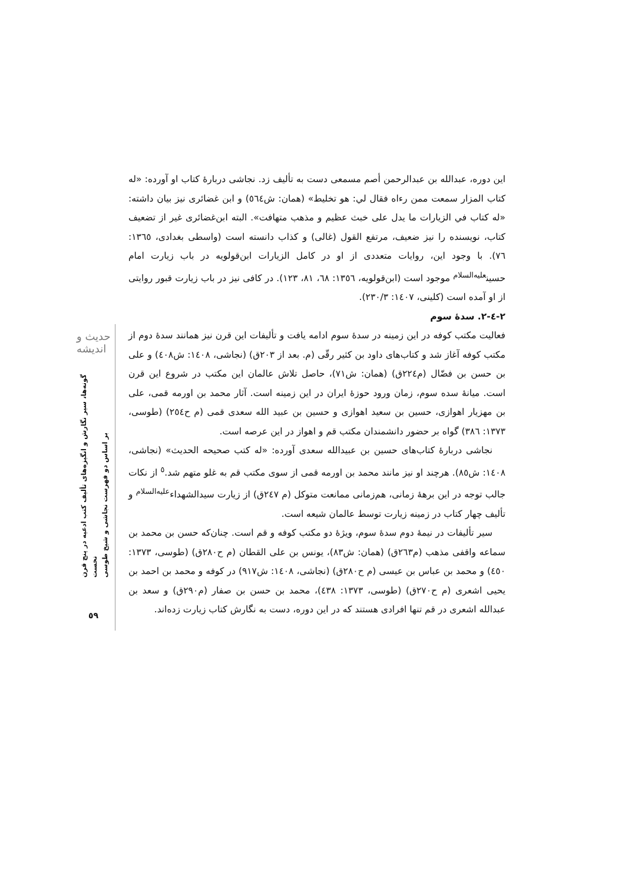این دوره، عبدالله بن عبدالرحمن أصم مسمعی دست به تألیف زد. نجاشی دربارهٔ کتاب او آورده: «له کتاب المزار سمعت ممن رءاه فقال لي: هو تخليط» (همان: ش٥٦٤) و ابن غضائری نیز بیان داشته: «له کتاب في الزيارات ما يدل على خبث عظيم و مذهب متهافت». البته ابن‌غضائری غیر از تضعیف کتاب، نویسنده را نیز ضعیف، مرتفع القول (غالی) و کذاب دانسته است (واسطی بغدادی، ١٣٦٥: ٧٦). با وجود این، روایات متعددی از او در کامل الزیارات ابن‌قولویه در باب زیارت امام حسین<sup>عليه‌السلام</sup> موجود است (ابن‌قولویه، ١٣٥٦: ٦٨، ٨١، ١٢٣). در کافی نیز در باب زیارت قبور روایتی از او آمده است (کلینی، ١٤٠٧: ٢٣٠/٣).
٢-٤-٢. سدهٔ سوم
فعالیت مکتب کوفه در این زمینه در سدهٔ سوم ادامه یافت و تألیفات این قرن نیز همانند سدهٔ دوم از مکتب کوفه آغاز شد و کتاب‌های داود بن کثیر رقّی (م. بعد از ٢٠٣ق) (نجاشی، ١٤٠٨: ش٤٠٨) و علی بن حسن بن فضّال (م٢٢٤ق) (همان: ش٧١)، حاصل تلاش عالمان این مکتب در شروع این قرن است. میانهٔ سده سوم، زمان ورود حوزهٔ ایران در این زمینه است. آثار محمد بن اورمه قمی، علی بن مهزیار اهوازی، حسین بن سعید اهوازی و حسین بن عبید الله سعدی قمی (م ح٢٥٤) (طوسی، ١٣٧٣: ٣٨٦) گواه بر حضور دانشمندان مکتب قم و اهواز در این عرصه است.
نجاشی دربارهٔ کتاب‌های حسین بن عبیدالله سعدی آورده: «له کتب صحيحه الحديث» (نجاشی، ١٤٠٨: ش٨٥). هرچند او نیز مانند محمد بن اورمه قمی از سوی مکتب قم به غلو متهم شد.<sup>٥</sup> از نکات جالب توجه در این برههٔ زمانی، هم‌زمانی ممانعت متوکل (م ٢٤٧ق) از زیارت سیدالشهداء<sup>عليه‌السلام</sup> و تألیف چهار کتاب در زمینه زیارت توسط عالمان شیعه است.
سیر تألیفات در نیمهٔ دوم سدهٔ سوم، ویژهٔ دو مکتب کوفه و قم است. چنان‌که حسن بن محمد بن سماعه واقفی مذهب (م٢٦٣ق) (همان: ش٨٣)، یونس بن علی القطان (م ح٢٨٠ق) (طوسی، ١٣٧٣: ٤٥٠) و محمد بن عباس بن عیسی (م ح٢٨٠ق) (نجاشی، ١٤٠٨: ش٩١٧) در کوفه و محمد بن احمد بن یحیی اشعری (م ح٢٧٠ق) (طوسی، ١٣٧٣: ٤٣٨)، محمد بن حسن بن صفار (م٢٩٠ق) و سعد بن عبدالله اشعری در قم تنها افرادی هستند که در این دوره، دست به نگارش کتاب زیارت زده‌اند.
حدیث و اندیشه
گونه‌ها، سیر نگارش و انگیزه‌های تألیف کتب ادعیه در پنج قرن نخست
بر اساس دو فهرست نجاشی و شیخ طوسی
٥٩